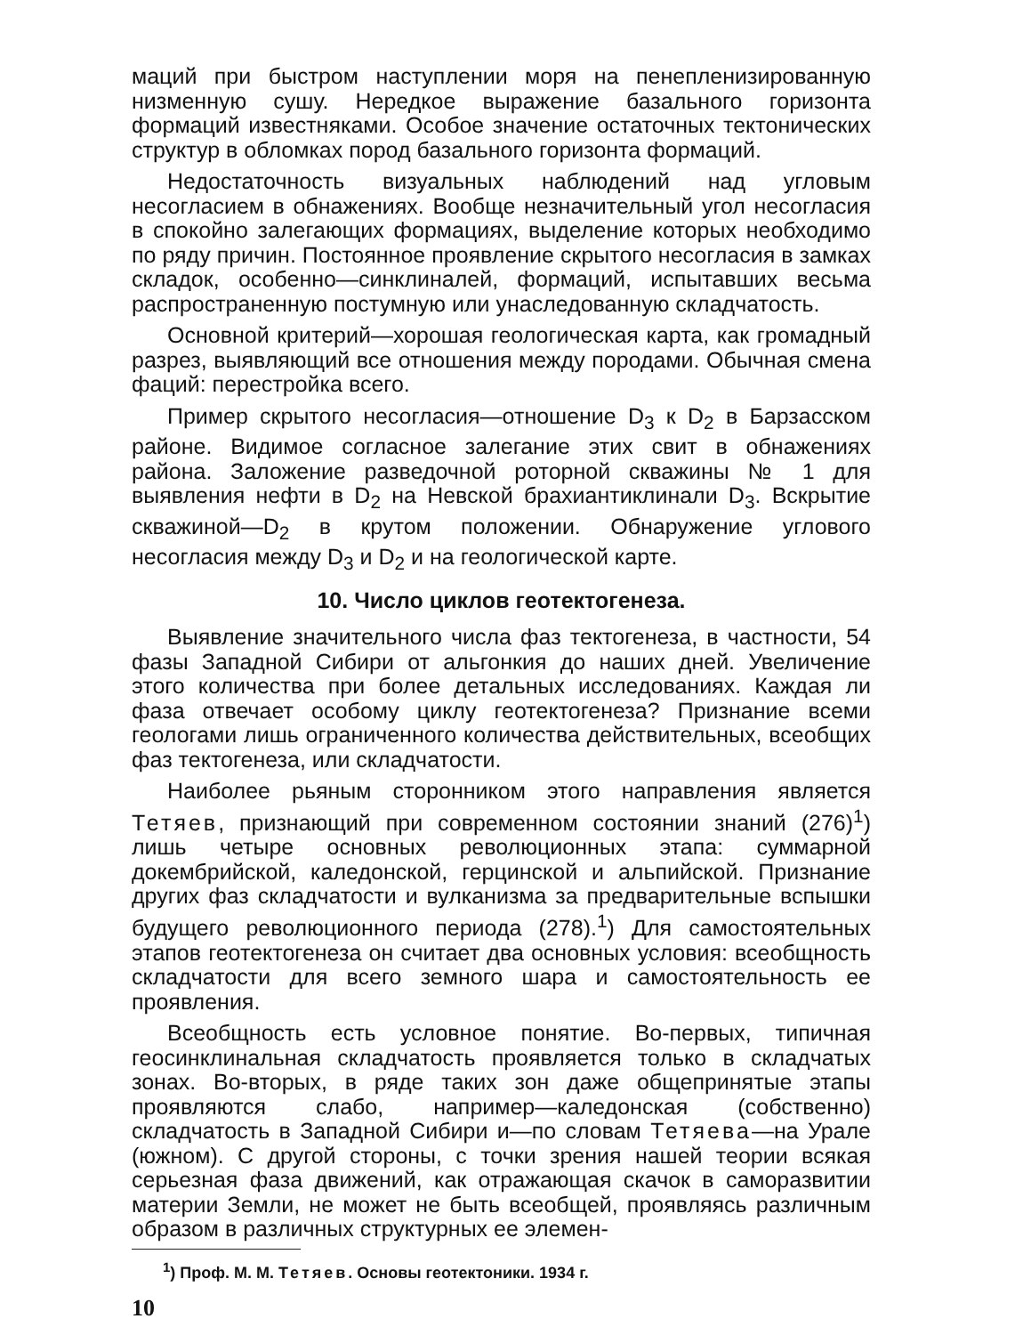маций при быстром наступлении моря на пенепленизированную низменную сушу. Нередкое выражение базального горизонта формаций известняками. Особое значение остаточных тектонических структур в обломках пород базального горизонта формаций.
Недостаточность визуальных наблюдений над угловым несогласием в обнажениях. Вообще незначительный угол несогласия в спокойно залегающих формациях, выделение которых необходимо по ряду причин. Постоянное проявление скрытого несогласия в замках складок, особенно—синклиналей, формаций, испытавших весьма распространенную постумную или унаследованную складчатость.
Основной критерий—хорошая геологическая карта, как громадный разрез, выявляющий все отношения между породами. Обычная смена фаций: перестройка всего.
Пример скрытого несогласия—отношение D<sub>3</sub> к D<sub>2</sub> в Барзасском районе. Видимое согласное залегание этих свит в обнажениях района. Заложение разведочной роторной скважины № 1 для выявления нефти в D<sub>2</sub> на Невской брахиантиклинали D<sub>3</sub>. Вскрытие скважиной—D<sub>2</sub> в крутом положении. Обнаружение углового несогласия между D<sub>3</sub> и D<sub>2</sub> и на геологической карте.
10. Число циклов геотектогенеза.
Выявление значительного числа фаз тектогенеза, в частности, 54 фазы Западной Сибири от альгонкия до наших дней. Увеличение этого количества при более детальных исследованиях. Каждая ли фаза отвечает особому циклу геотектогенеза? Признание всеми геологами лишь ограниченного количества действительных, всеобщих фаз тектогенеза, или складчатости.
Наиболее рьяным сторонником этого направления является Тетяев, признающий при современном состоянии знаний (276)<sup>1</sup>) лишь четыре основных революционных этапа: суммарной докембрийской, каледонской, герцинской и альпийской. Признание других фаз складчатости и вулканизма за предварительные вспышки будущего революционного периода (278).<sup>1</sup>) Для самостоятельных этапов геотектогенеза он считает два основных условия: всеобщность складчатости для всего земного шара и самостоятельность ее проявления.
Всеобщность есть условное понятие. Во-первых, типичная геосинклинальная складчатость проявляется только в складчатых зонах. Во-вторых, в ряде таких зон даже общепринятые этапы проявляются слабо, например—каледонская (собственно) складчатость в Западной Сибири и—по словам Тетяева—на Урале (южном). С другой стороны, с точки зрения нашей теории всякая серьезная фаза движений, как отражающая скачок в саморазвитии материи Земли, не может не быть всеобщей, проявляясь различным образом в различных структурных ее элемен-
<sup>1</sup>) Проф. М. М. Тетяев. Основы геотектоники. 1934 г.
10